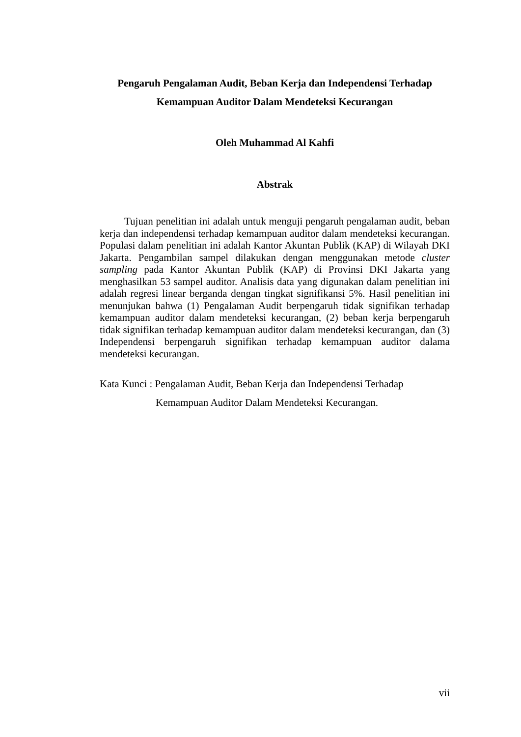Pengaruh Pengalaman Audit, Beban Kerja dan Independensi Terhadap
Kemampuan Auditor Dalam Mendeteksi Kecurangan
Oleh Muhammad Al Kahfi
Abstrak
Tujuan penelitian ini adalah untuk menguji pengaruh pengalaman audit, beban kerja dan independensi terhadap kemampuan auditor dalam mendeteksi kecurangan. Populasi dalam penelitian ini adalah Kantor Akuntan Publik (KAP) di Wilayah DKI Jakarta. Pengambilan sampel dilakukan dengan menggunakan metode cluster sampling pada Kantor Akuntan Publik (KAP) di Provinsi DKI Jakarta yang menghasilkan 53 sampel auditor. Analisis data yang digunakan dalam penelitian ini adalah regresi linear berganda dengan tingkat signifikansi 5%. Hasil penelitian ini menunjukan bahwa (1) Pengalaman Audit berpengaruh tidak signifikan terhadap kemampuan auditor dalam mendeteksi kecurangan, (2) beban kerja berpengaruh tidak signifikan terhadap kemampuan auditor dalam mendeteksi kecurangan, dan (3) Independensi berpengaruh signifikan terhadap kemampuan auditor dalama mendeteksi kecurangan.
Kata Kunci : Pengalaman Audit, Beban Kerja dan Independensi Terhadap
Kemampuan Auditor Dalam Mendeteksi Kecurangan.
vii